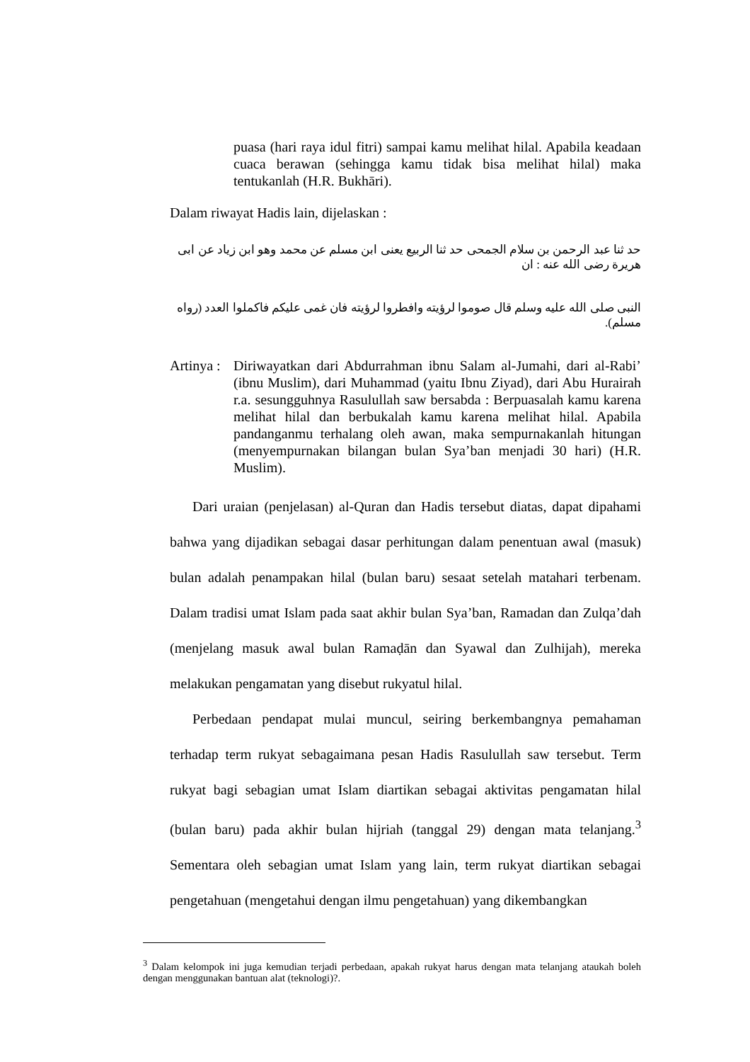puasa (hari raya idul fitri) sampai kamu melihat hilal. Apabila keadaan cuaca berawan (sehingga kamu tidak bisa melihat hilal) maka tentukanlah (H.R. Bukhāri).
Dalam riwayat Hadis lain, dijelaskan :
حد ثنا عبد الرحمن بن سلام الجمحى حد ثنا الربيع يعنى ابن مسلم عن محمد وهو ابن زياد عن ابى هريرة رضى الله عنه : ان
النبى صلى الله عليه وسلم قال صوموا لرؤيته وافطروا لرؤيته فان غمى عليكم فاكملوا العدد (رواه مسلم).
Artinya :
Diriwayatkan dari Abdurrahman ibnu Salam al-Jumahi, dari al-Rabi’ (ibnu Muslim), dari Muhammad (yaitu Ibnu Ziyad), dari Abu Hurairah r.a. sesungguhnya Rasulullah saw bersabda : Berpuasalah kamu karena melihat hilal dan berbukalah kamu karena melihat hilal. Apabila pandanganmu terhalang oleh awan, maka sempurnakanlah hitungan (menyempurnakan bilangan bulan Sya’ban menjadi 30 hari) (H.R. Muslim).
Dari uraian (penjelasan) al-Quran dan Hadis tersebut diatas, dapat dipahami bahwa yang dijadikan sebagai dasar perhitungan dalam penentuan awal (masuk) bulan adalah penampakan hilal (bulan baru) sesaat setelah matahari terbenam. Dalam tradisi umat Islam pada saat akhir bulan Sya’ban, Ramadan dan Zulqa’dah (menjelang masuk awal bulan Ramaḍān dan Syawal dan Zulhijah), mereka melakukan pengamatan yang disebut rukyatul hilal.
Perbedaan pendapat mulai muncul, seiring berkembangnya pemahaman terhadap term rukyat sebagaimana pesan Hadis Rasulullah saw tersebut. Term rukyat bagi sebagian umat Islam diartikan sebagai aktivitas pengamatan hilal (bulan baru) pada akhir bulan hijriah (tanggal 29) dengan mata telanjang.<sup>3</sup> Sementara oleh sebagian umat Islam yang lain, term rukyat diartikan sebagai pengetahuan (mengetahui dengan ilmu pengetahuan) yang dikembangkan
<sup>3</sup> Dalam kelompok ini juga kemudian terjadi perbedaan, apakah rukyat harus dengan mata telanjang ataukah boleh dengan menggunakan bantuan alat (teknologi)?.